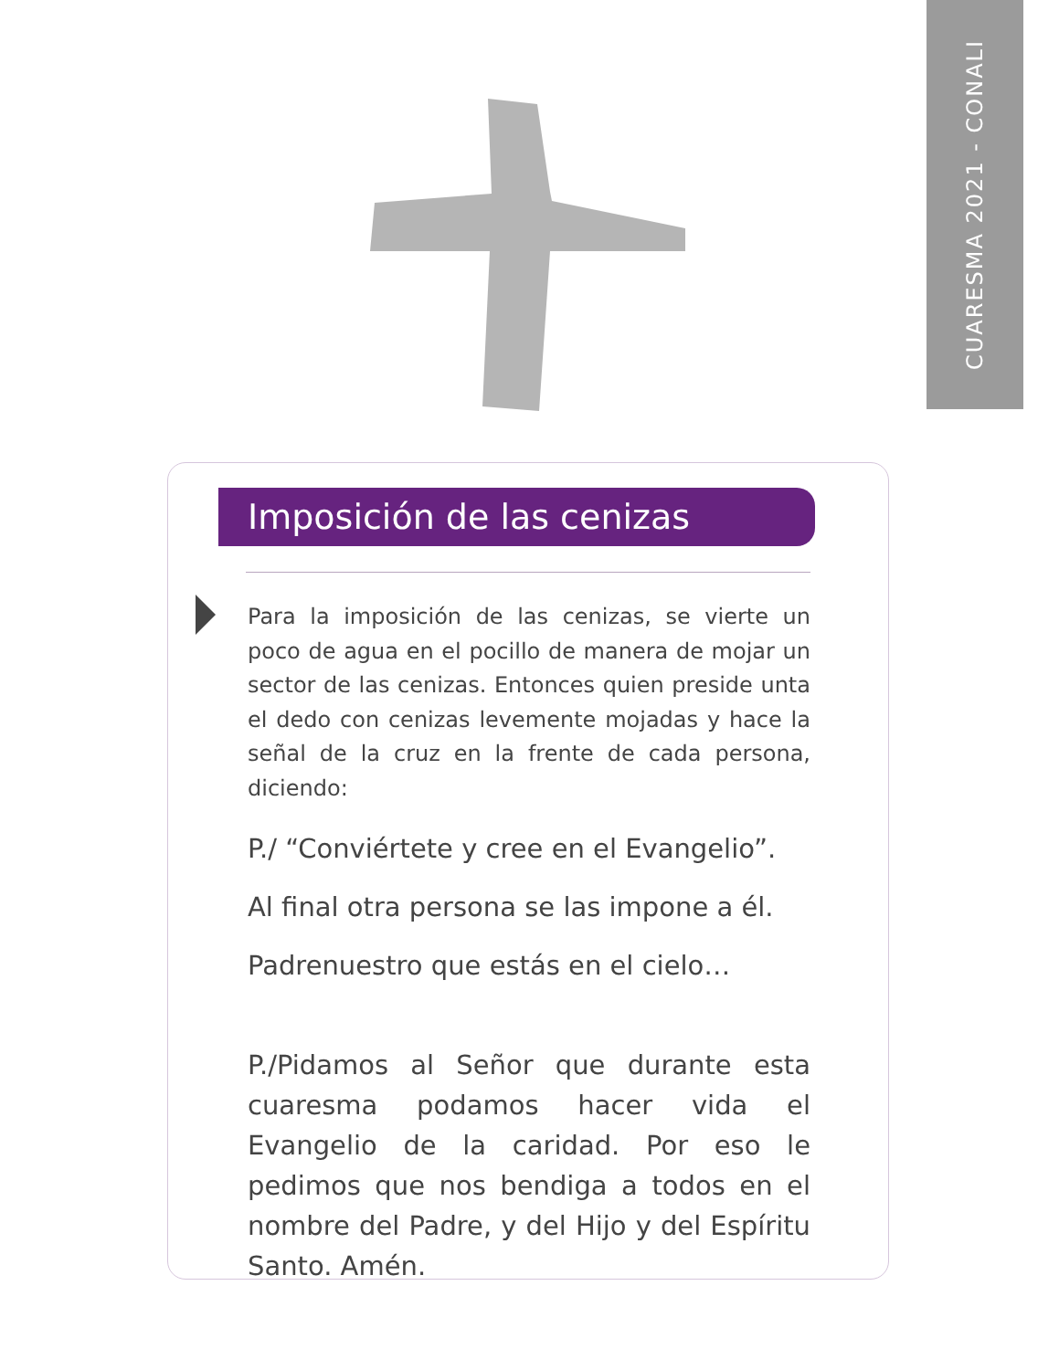CUARESMA 2021 - CONALI
Imposición de las cenizas
Para la imposición de las cenizas, se vierte un poco de agua en el pocillo de manera de mojar un sector de las cenizas. Entonces quien preside unta el dedo con cenizas levemente mojadas y hace la señal de la cruz en la frente de cada persona, diciendo:
P./ “Conviértete y cree en el Evangelio”.
Al final otra persona se las impone a él.
Padrenuestro que estás en el cielo…
P./Pidamos al Señor que durante esta cuaresma podamos hacer vida el Evangelio de la caridad. Por eso le pedimos que nos bendiga a todos en el nombre del Padre, y del Hijo y del Espíritu Santo. Amén.